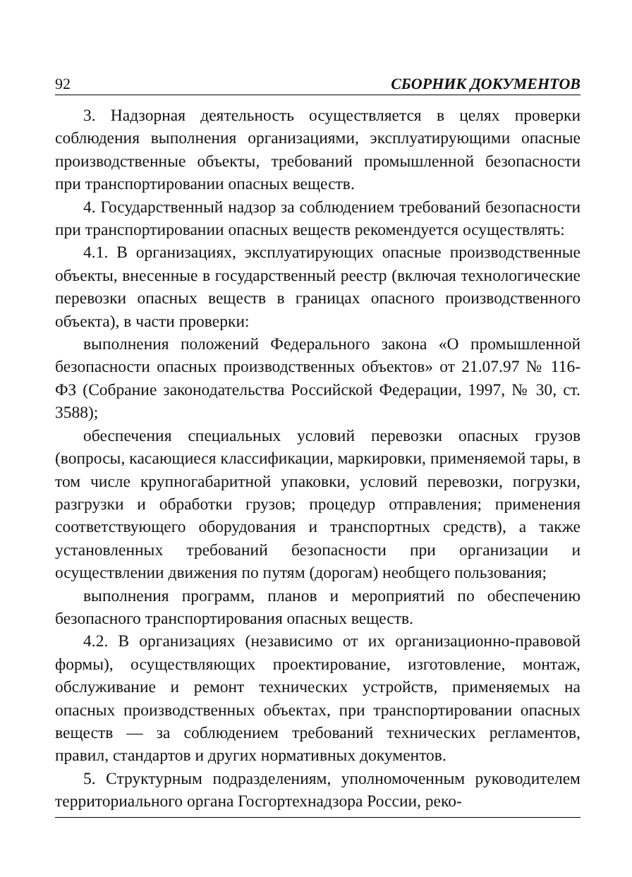92 СБОРНИК ДОКУМЕНТОВ
3. Надзорная деятельность осуществляется в целях проверки соблюдения выполнения организациями, эксплуатирующими опасные производственные объекты, требований промышленной безопасности при транспортировании опасных веществ.
4. Государственный надзор за соблюдением требований безопасности при транспортировании опасных веществ рекомендуется осуществлять:
4.1. В организациях, эксплуатирующих опасные производственные объекты, внесенные в государственный реестр (включая технологические перевозки опасных веществ в границах опасного производственного объекта), в части проверки:
выполнения положений Федерального закона «О промышленной безопасности опасных производственных объектов» от 21.07.97 № 116-ФЗ (Собрание законодательства Российской Федерации, 1997, № 30, ст. 3588);
обеспечения специальных условий перевозки опасных грузов (вопросы, касающиеся классификации, маркировки, применяемой тары, в том числе крупногабаритной упаковки, условий перевозки, погрузки, разгрузки и обработки грузов; процедур отправления; применения соответствующего оборудования и транспортных средств), а также установленных требований безопасности при организации и осуществлении движения по путям (дорогам) необщего пользования;
выполнения программ, планов и мероприятий по обеспечению безопасного транспортирования опасных веществ.
4.2. В организациях (независимо от их организационно-правовой формы), осуществляющих проектирование, изготовление, монтаж, обслуживание и ремонт технических устройств, применяемых на опасных производственных объектах, при транспортировании опасных веществ — за соблюдением требований технических регламентов, правил, стандартов и других нормативных документов.
5. Структурным подразделениям, уполномоченным руководителем территориального органа Госгортехнадзора России, реко-